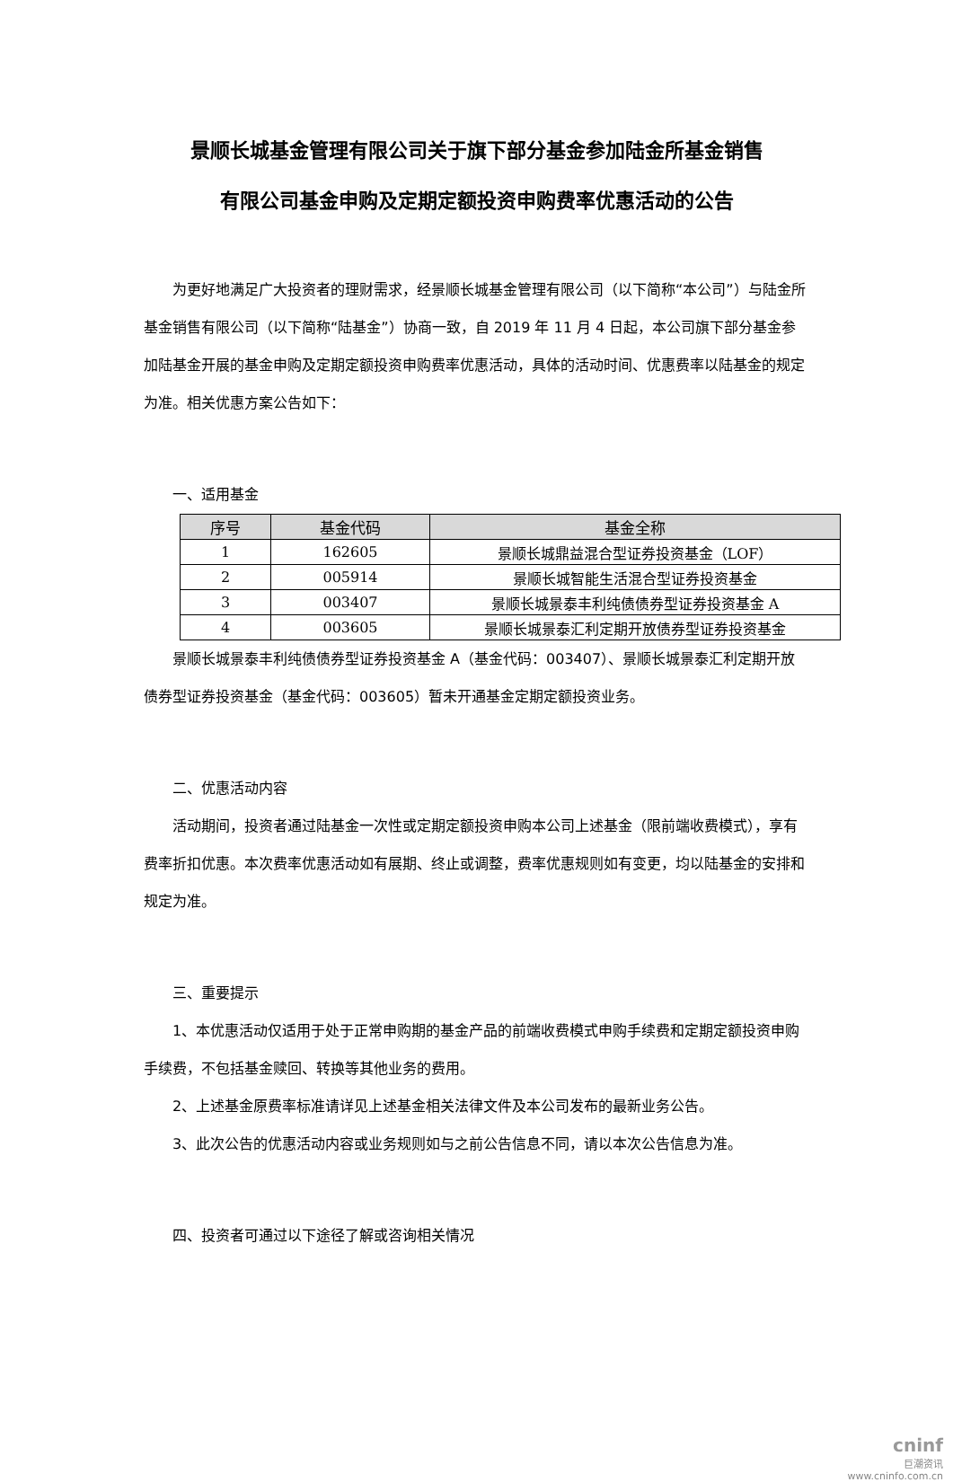景顺长城基金管理有限公司关于旗下部分基金参加陆金所基金销售
有限公司基金申购及定期定额投资申购费率优惠活动的公告
为更好地满足广大投资者的理财需求，经景顺长城基金管理有限公司（以下简称“本公司”）与陆金所基金销售有限公司（以下简称“陆基金”）协商一致，自 2019 年 11 月 4 日起，本公司旗下部分基金参加陆基金开展的基金申购及定期定额投资申购费率优惠活动，具体的活动时间、优惠费率以陆基金的规定为准。相关优惠方案公告如下：
一、适用基金
| 序号 | 基金代码 | 基金全称 |
| --- | --- | --- |
| 1 | 162605 | 景顺长城鼎益混合型证券投资基金（LOF） |
| 2 | 005914 | 景顺长城智能生活混合型证券投资基金 |
| 3 | 003407 | 景顺长城景泰丰利纯债债券型证券投资基金 A |
| 4 | 003605 | 景顺长城景泰汇利定期开放债券型证券投资基金 |
景顺长城景泰丰利纯债债券型证券投资基金 A（基金代码：003407）、景顺长城景泰汇利定期开放债券型证券投资基金（基金代码：003605）暂未开通基金定期定额投资业务。
二、优惠活动内容
活动期间，投资者通过陆基金一次性或定期定额投资申购本公司上述基金（限前端收费模式），享有费率折扣优惠。本次费率优惠活动如有展期、终止或调整，费率优惠规则如有变更，均以陆基金的安排和规定为准。
三、重要提示
1、本优惠活动仅适用于处于正常申购期的基金产品的前端收费模式申购手续费和定期定额投资申购手续费，不包括基金赎回、转换等其他业务的费用。
2、上述基金原费率标准请详见上述基金相关法律文件及本公司发布的最新业务公告。
3、此次公告的优惠活动内容或业务规则如与之前公告信息不同，请以本次公告信息为准。
四、投资者可通过以下途径了解或咨询相关情况
cninf
巨潮资讯
www.cninfo.com.cn